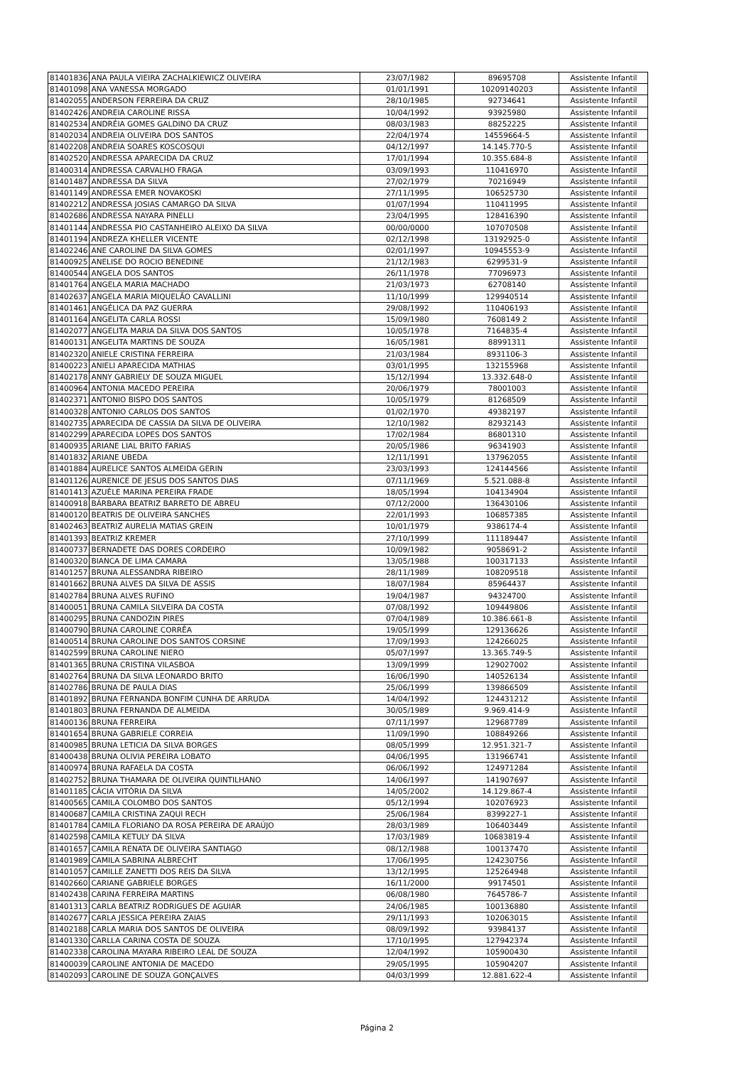| 81401836 | ANA PAULA VIEIRA ZACHALKIEWICZ OLIVEIRA | 23/07/1982 | 89695708 | Assistente Infantil |
| 81401098 | ANA VANESSA MORGADO | 01/01/1991 | 10209140203 | Assistente Infantil |
| 81402055 | ANDERSON FERREIRA DA CRUZ | 28/10/1985 | 92734641 | Assistente Infantil |
| 81402426 | ANDREIA CAROLINE RISSA | 10/04/1992 | 93925980 | Assistente Infantil |
| 81402534 | ANDRÉIA GOMES GALDINO DA CRUZ | 08/03/1983 | 88252225 | Assistente Infantil |
| 81402034 | ANDREIA OLIVEIRA DOS SANTOS | 22/04/1974 | 14559664-5 | Assistente Infantil |
| 81402208 | ANDREIA SOARES KOSCOSQUI | 04/12/1997 | 14.145.770-5 | Assistente Infantil |
| 81402520 | ANDRESSA APARECIDA DA CRUZ | 17/01/1994 | 10.355.684-8 | Assistente Infantil |
| 81400314 | ANDRESSA CARVALHO FRAGA | 03/09/1993 | 110416970 | Assistente Infantil |
| 81401487 | ANDRESSA DA SILVA | 27/02/1979 | 70216949 | Assistente Infantil |
| 81401149 | ANDRESSA EMER NOVAKOSKI | 27/11/1995 | 106525730 | Assistente Infantil |
| 81402212 | ANDRESSA JOSIAS CAMARGO DA SILVA | 01/07/1994 | 110411995 | Assistente Infantil |
| 81402686 | ANDRESSA NAYARA PINELLI | 23/04/1995 | 128416390 | Assistente Infantil |
| 81401144 | ANDRESSA PIO CASTANHEIRO ALEIXO DA SILVA | 00/00/0000 | 107070508 | Assistente Infantil |
| 81401194 | ANDREZA KHELLER VICENTE | 02/12/1998 | 13192925-0 | Assistente Infantil |
| 81402246 | ANE CAROLINE DA SILVA GOMES | 02/01/1997 | 10945553-9 | Assistente Infantil |
| 81400925 | ANELISE DO ROCIO BENEDINE | 21/12/1983 | 6299531-9 | Assistente Infantil |
| 81400544 | ANGELA DOS SANTOS | 26/11/1978 | 77096973 | Assistente Infantil |
| 81401764 | ANGELA MARIA MACHADO | 21/03/1973 | 62708140 | Assistente Infantil |
| 81402637 | ANGELA MARIA MIQUELÃO CAVALLINI | 11/10/1999 | 129940514 | Assistente Infantil |
| 81401461 | ANGÉLICA DA PAZ GUERRA | 29/08/1992 | 110406193 | Assistente Infantil |
| 81401164 | ANGELITA CARLA ROSSI | 15/09/1980 | 7608149 2 | Assistente Infantil |
| 81402077 | ANGELITA MARIA DA SILVA DOS SANTOS | 10/05/1978 | 7164835-4 | Assistente Infantil |
| 81400131 | ANGELITA MARTINS DE SOUZA | 16/05/1981 | 88991311 | Assistente Infantil |
| 81402320 | ANIELE CRISTINA FERREIRA | 21/03/1984 | 8931106-3 | Assistente Infantil |
| 81400223 | ANIELI APARECIDA MATHIAS | 03/01/1995 | 132155968 | Assistente Infantil |
| 81402178 | ANNY GABRIELY DE SOUZA MIGUEL | 15/12/1994 | 13.332.648-0 | Assistente Infantil |
| 81400964 | ANTONIA MACEDO PEREIRA | 20/06/1979 | 78001003 | Assistente Infantil |
| 81402371 | ANTONIO BISPO DOS SANTOS | 10/05/1979 | 81268509 | Assistente Infantil |
| 81400328 | ANTONIO CARLOS DOS SANTOS | 01/02/1970 | 49382197 | Assistente Infantil |
| 81402735 | APARECIDA DE CASSIA DA SILVA DE OLIVEIRA | 12/10/1982 | 82932143 | Assistente Infantil |
| 81402299 | APARECIDA LOPES DOS SANTOS | 17/02/1984 | 86801310 | Assistente Infantil |
| 81400935 | ARIANE LIAL BRITO FARIAS | 20/05/1986 | 96341903 | Assistente Infantil |
| 81401832 | ARIANE UBEDA | 12/11/1991 | 137962055 | Assistente Infantil |
| 81401884 | AURELICE SANTOS ALMEIDA GERIN | 23/03/1993 | 124144566 | Assistente Infantil |
| 81401126 | AURENICE DE JESUS DOS SANTOS DIAS | 07/11/1969 | 5.521.088-8 | Assistente Infantil |
| 81401413 | AZUÉLE MARINA PEREIRA FRADE | 18/05/1994 | 104134904 | Assistente Infantil |
| 81400918 | BÁRBARA BEATRIZ BARRETO DE ABREU | 07/12/2000 | 136430106 | Assistente Infantil |
| 81400120 | BEATRIS DE OLIVEIRA SANCHES | 22/01/1993 | 106857385 | Assistente Infantil |
| 81402463 | BEATRIZ AURELIA MATIAS GREIN | 10/01/1979 | 9386174-4 | Assistente Infantil |
| 81401393 | BEATRIZ KREMER | 27/10/1999 | 111189447 | Assistente Infantil |
| 81400737 | BERNADETE DAS DORES CORDEIRO | 10/09/1982 | 9058691-2 | Assistente Infantil |
| 81400320 | BIANCA DE LIMA CAMARA | 13/05/1988 | 100317133 | Assistente Infantil |
| 81401257 | BRUNA ALESSANDRA RIBEIRO | 28/11/1989 | 108209518 | Assistente Infantil |
| 81401662 | BRUNA ALVES DA SILVA DE ASSIS | 18/07/1984 | 85964437 | Assistente Infantil |
| 81402784 | BRUNA ALVES RUFINO | 19/04/1987 | 94324700 | Assistente Infantil |
| 81400051 | BRUNA CAMILA SILVEIRA DA COSTA | 07/08/1992 | 109449806 | Assistente Infantil |
| 81400295 | BRUNA CANDOZIN PIRES | 07/04/1989 | 10.386.661-8 | Assistente Infantil |
| 81400790 | BRUNA CAROLINE CORRÊA | 19/05/1999 | 129136626 | Assistente Infantil |
| 81400514 | BRUNA CAROLINE DOS SANTOS CORSINE | 17/09/1993 | 124266025 | Assistente Infantil |
| 81402599 | BRUNA CAROLINE NIERO | 05/07/1997 | 13.365.749-5 | Assistente Infantil |
| 81401365 | BRUNA CRISTINA VILASBOA | 13/09/1999 | 129027002 | Assistente Infantil |
| 81402764 | BRUNA DA SILVA LEONARDO BRITO | 16/06/1990 | 140526134 | Assistente Infantil |
| 81402786 | BRUNA DE PAULA DIAS | 25/06/1999 | 139866509 | Assistente Infantil |
| 81401892 | BRUNA FERNANDA BONFIM CUNHA DE ARRUDA | 14/04/1992 | 124431212 | Assistente Infantil |
| 81401803 | BRUNA FERNANDA DE ALMEIDA | 30/05/1989 | 9.969.414-9 | Assistente Infantil |
| 81400136 | BRUNA FERREIRA | 07/11/1997 | 129687789 | Assistente Infantil |
| 81401654 | BRUNA GABRIELE CORREIA | 11/09/1990 | 108849266 | Assistente Infantil |
| 81400985 | BRUNA LETICIA DA SILVA BORGES | 08/05/1999 | 12.951.321-7 | Assistente Infantil |
| 81400438 | BRUNA OLIVIA PEREIRA LOBATO | 04/06/1995 | 131966741 | Assistente Infantil |
| 81400974 | BRUNA RAFAELA DA COSTA | 06/06/1992 | 124971284 | Assistente Infantil |
| 81402752 | BRUNA THAMARA DE OLIVEIRA QUINTILHANO | 14/06/1997 | 141907697 | Assistente Infantil |
| 81401185 | CÁCIA VITÓRIA DA SILVA | 14/05/2002 | 14.129.867-4 | Assistente Infantil |
| 81400565 | CAMILA COLOMBO DOS SANTOS | 05/12/1994 | 102076923 | Assistente Infantil |
| 81400687 | CAMILA CRISTINA ZAQUI RECH | 25/06/1984 | 8399227-1 | Assistente Infantil |
| 81401784 | CAMILA FLORIANO DA ROSA PEREIRA DE ARAÚJO | 28/03/1989 | 106403449 | Assistente Infantil |
| 81402598 | CAMILA KETULY DA SILVA | 17/03/1989 | 10683819-4 | Assistente Infantil |
| 81401657 | CAMILA RENATA DE OLIVEIRA SANTIAGO | 08/12/1988 | 100137470 | Assistente Infantil |
| 81401989 | CAMILA SABRINA ALBRECHT | 17/06/1995 | 124230756 | Assistente Infantil |
| 81401057 | CAMILLE ZANETTI DOS REIS DA SILVA | 13/12/1995 | 125264948 | Assistente Infantil |
| 81402660 | CARIANE GABRIELE BORGES | 16/11/2000 | 99174501 | Assistente Infantil |
| 81402438 | CARINA FERREIRA MARTINS | 06/08/1980 | 7645786-7 | Assistente Infantil |
| 81401313 | CARLA BEATRIZ RODRIGUES DE AGUIAR | 24/06/1985 | 100136880 | Assistente Infantil |
| 81402677 | CARLA JESSICA PEREIRA ZAIAS | 29/11/1993 | 102063015 | Assistente Infantil |
| 81402188 | CARLA MARIA DOS SANTOS DE OLIVEIRA | 08/09/1992 | 93984137 | Assistente Infantil |
| 81401330 | CARLLA CARINA COSTA DE SOUZA | 17/10/1995 | 127942374 | Assistente Infantil |
| 81402338 | CAROLINA MAYARA RIBEIRO LEAL DE SOUZA | 12/04/1992 | 105900430 | Assistente Infantil |
| 81400039 | CAROLINE ANTONIA DE MACEDO | 29/05/1995 | 105904207 | Assistente Infantil |
| 81402093 | CAROLINE DE SOUZA GONÇALVES | 04/03/1999 | 12.881.622-4 | Assistente Infantil |
Página 2